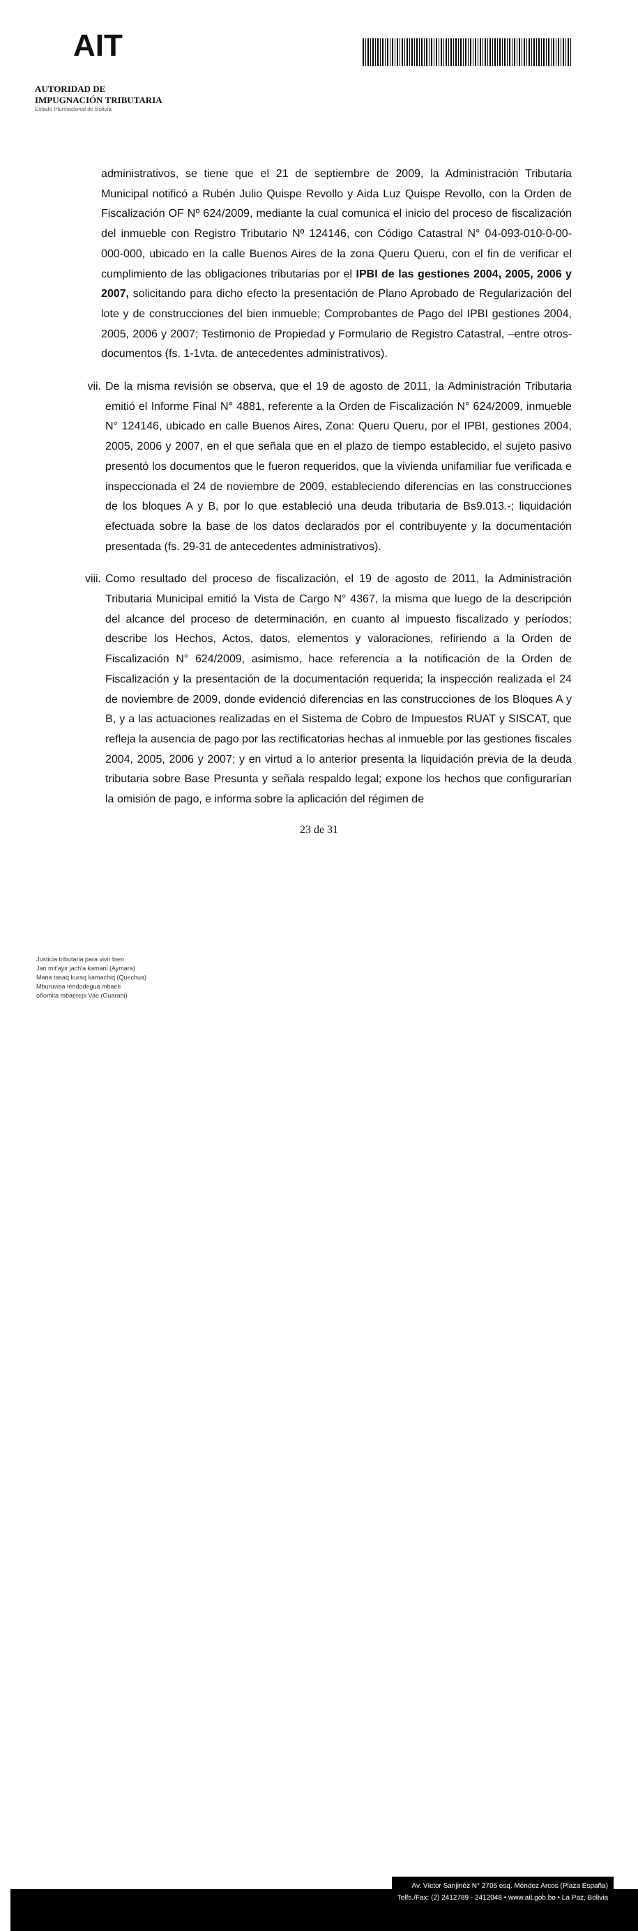AIT
AUTORIDAD DE
IMPUGNACIÓN TRIBUTARIA
Estado Plurinacional de Bolivia
administrativos, se tiene que el 21 de septiembre de 2009, la Administración Tributaria Municipal notificó a Rubén Julio Quispe Revollo y Aida Luz Quispe Revollo, con la Orden de Fiscalización OF Nº 624/2009, mediante la cual comunica el inicio del proceso de fiscalización del inmueble con Registro Tributario Nº 124146, con Código Catastral N° 04-093-010-0-00-000-000, ubicado en la calle Buenos Aires de la zona Queru Queru, con el fin de verificar el cumplimiento de las obligaciones tributarias por el IPBI de las gestiones 2004, 2005, 2006 y 2007, solicitando para dicho efecto la presentación de Plano Aprobado de Regularización del lote y de construcciones del bien inmueble; Comprobantes de Pago del IPBI gestiones 2004, 2005, 2006 y 2007; Testimonio de Propiedad y Formulario de Registro Catastral, –entre otros- documentos (fs. 1-1vta. de antecedentes administrativos).
vii. De la misma revisión se observa, que el 19 de agosto de 2011, la Administración Tributaria emitió el Informe Final N° 4881, referente a la Orden de Fiscalización N° 624/2009, inmueble N° 124146, ubicado en calle Buenos Aires, Zona: Queru Queru, por el IPBI, gestiones 2004, 2005, 2006 y 2007, en el que señala que en el plazo de tiempo establecido, el sujeto pasivo presentó los documentos que le fueron requeridos, que la vivienda unifamiliar fue verificada e inspeccionada el 24 de noviembre de 2009, estableciendo diferencias en las construcciones de los bloques A y B, por lo que estableció una deuda tributaria de Bs9.013.-; liquidación efectuada sobre la base de los datos declarados por el contribuyente y la documentación presentada (fs. 29-31 de antecedentes administrativos).
viii. Como resultado del proceso de fiscalización, el 19 de agosto de 2011, la Administración Tributaria Municipal emitió la Vista de Cargo N° 4367, la misma que luego de la descripción del alcance del proceso de determinación, en cuanto al impuesto fiscalizado y períodos; describe los Hechos, Actos, datos, elementos y valoraciones, refiriendo a la Orden de Fiscalización N° 624/2009, asimismo, hace referencia a la notificación de la Orden de Fiscalización y la presentación de la documentación requerida; la inspección realizada el 24 de noviembre de 2009, donde evidenció diferencias en las construcciones de los Bloques A y B, y a las actuaciones realizadas en el Sistema de Cobro de Impuestos RUAT y SISCAT, que refleja la ausencia de pago por las rectificatorias hechas al inmueble por las gestiones fiscales 2004, 2005, 2006 y 2007; y en virtud a lo anterior presenta la liquidación previa de la deuda tributaria sobre Base Presunta y señala respaldo legal; expone los hechos que configurarían la omisión de pago, e informa sobre la aplicación del régimen de
23 de 31
Justicia tributaria para vivir bien
Jan mit'ayir jach'a kamani (Aymara)
Mana tasaq kuraq kamachiq (Quechua)
Mburuvisa tendodegua mbaeti
oñomita mbaerepi Vae (Guarani)
Av. Víctor Sanjinéz N° 2705 esq. Méndez Arcos (Plaza España)
Telfs./Fax: (2) 2412789 - 2412048 • www.ait.gob.bo • La Paz, Bolivia